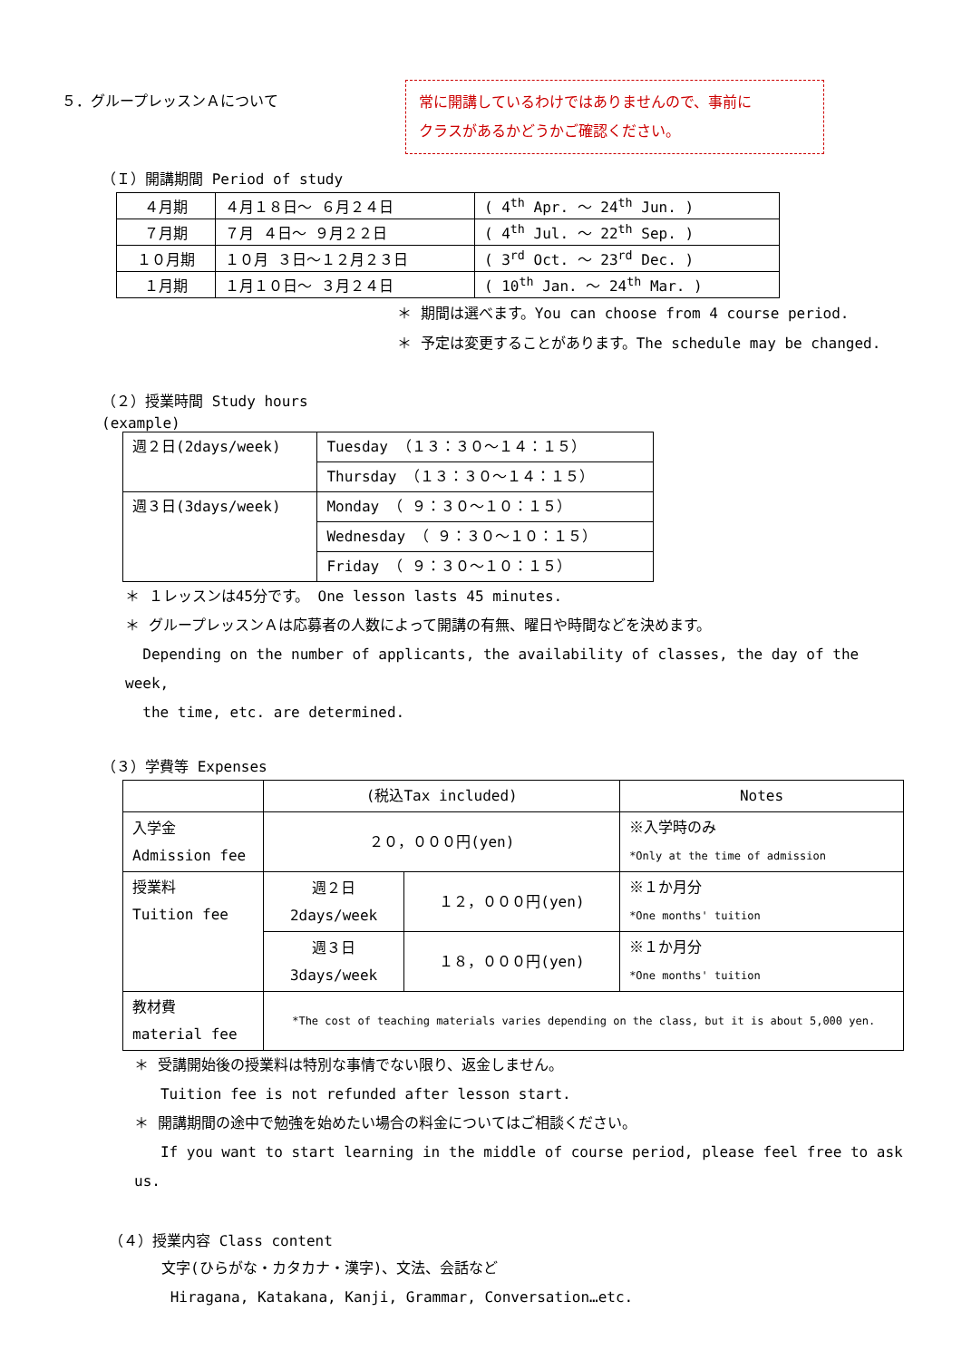５．グループレッスンＡについて
常に開講しているわけではありませんので、事前に
クラスがあるかどうかご確認ください。
（Ｉ）開講期間 Period of study
| ４月期 | ４月１８日～ ６月２４日 | ( 4<sup>th</sup> Apr. ～ 24<sup>th</sup> Jun. ) |
| ７月期 | ７月 ４日～ ９月２２日 | ( 4<sup>th</sup> Jul. ～ 22<sup>th</sup> Sep. ) |
| １０月期 | １０月 ３日～１２月２３日 | ( 3<sup>rd</sup> Oct. ～ 23<sup>rd</sup> Dec. ) |
| １月期 | １月１０日～ ３月２４日 | ( 10<sup>th</sup> Jan. ～ 24<sup>th</sup> Mar. ) |
＊ 期間は選べます。You can choose from 4 course period.
＊ 予定は変更することがあります。The schedule may be changed.
（２）授業時間 Study hours
(example)
| 週２日(2days/week) | Tuesday （１３：３０～１４：１５） |
| | Thursday （１３：３０～１４：１５） |
| 週３日(3days/week) | Monday （ ９：３０～１０：１５） |
| | Wednesday （ ９：３０～１０：１５） |
| | Friday （ ９：３０～１０：１５） |
＊ １レッスンは45分です。 One lesson lasts 45 minutes.
＊ グループレッスンＡは応募者の人数によって開講の有無、曜日や時間などを決めます。
Depending on the number of applicants, the availability of classes, the day of the week,
the time, etc. are determined.
（３）学費等 Expenses
| | (税込Tax included) | | Notes |
| 入学金 Admission fee | ２０，０００円(yen) | | ※入学時のみ *Only at the time of admission |
| 授業料 Tuition fee | 週２日 2days/week | １２，０００円(yen) | ※１か月分 *One months' tuition |
| | 週３日 3days/week | １８，０００円(yen) | ※１か月分 *One months' tuition |
| 教材費 material fee | *The cost of teaching materials varies depending on the class, but it is about 5,000 yen. | | |
＊ 受講開始後の授業料は特別な事情でない限り、返金しません。
Tuition fee is not refunded after lesson start.
＊ 開講期間の途中で勉強を始めたい場合の料金についてはご相談ください。
If you want to start learning in the middle of course period, please feel free to ask us.
（４）授業内容 Class content
文字(ひらがな・カタカナ・漢字)、文法、会話など
Hiragana, Katakana, Kanji, Grammar, Conversation…etc.